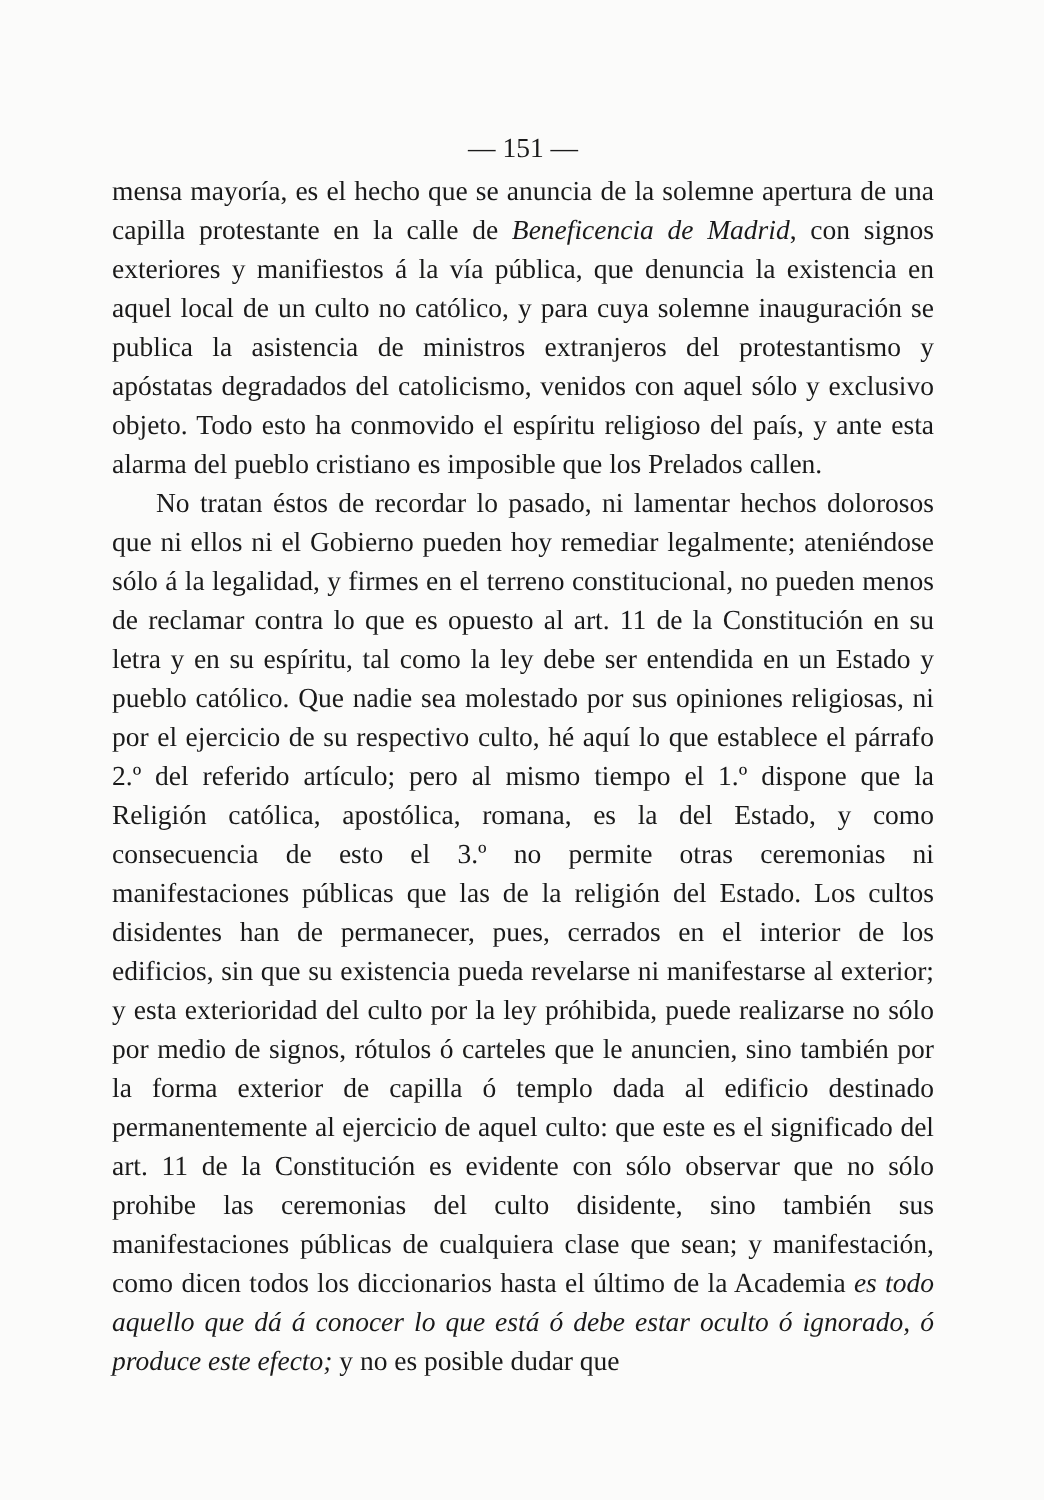— 151 —
mensa mayoría, es el hecho que se anuncia de la solemne apertura de una capilla protestante en la calle de Beneficencia de Madrid, con signos exteriores y manifiestos á la vía pública, que denuncia la existencia en aquel local de un culto no católico, y para cuya solemne inauguración se publica la asistencia de ministros extranjeros del protestantismo y apóstatas degradados del catolicismo, venidos con aquel sólo y exclusivo objeto. Todo esto ha conmovido el espíritu religioso del país, y ante esta alarma del pueblo cristiano es imposible que los Prelados callen.
No tratan éstos de recordar lo pasado, ni lamentar hechos dolorosos que ni ellos ni el Gobierno pueden hoy remediar legalmente; ateniéndose sólo á la legalidad, y firmes en el terreno constitucional, no pueden menos de reclamar contra lo que es opuesto al art. 11 de la Constitución en su letra y en su espíritu, tal como la ley debe ser entendida en un Estado y pueblo católico. Que nadie sea molestado por sus opiniones religiosas, ni por el ejercicio de su respectivo culto, hé aquí lo que establece el párrafo 2.º del referido artículo; pero al mismo tiempo el 1.º dispone que la Religión católica, apostólica, romana, es la del Estado, y como consecuencia de esto el 3.º no permite otras ceremonias ni manifestaciones públicas que las de la religión del Estado. Los cultos disidentes han de permanecer, pues, cerrados en el interior de los edificios, sin que su existencia pueda revelarse ni manifestarse al exterior; y esta exterioridad del culto por la ley próhibida, puede realizarse no sólo por medio de signos, rótulos ó carteles que le anuncien, sino también por la forma exterior de capilla ó templo dada al edificio destinado permanentemente al ejercicio de aquel culto: que este es el significado del art. 11 de la Constitución es evidente con sólo observar que no sólo prohibe las ceremonias del culto disidente, sino también sus manifestaciones públicas de cualquiera clase que sean; y manifestación, como dicen todos los diccionarios hasta el último de la Academia es todo aquello que dá á conocer lo que está ó debe estar oculto ó ignorado, ó produce este efecto; y no es posible dudar que